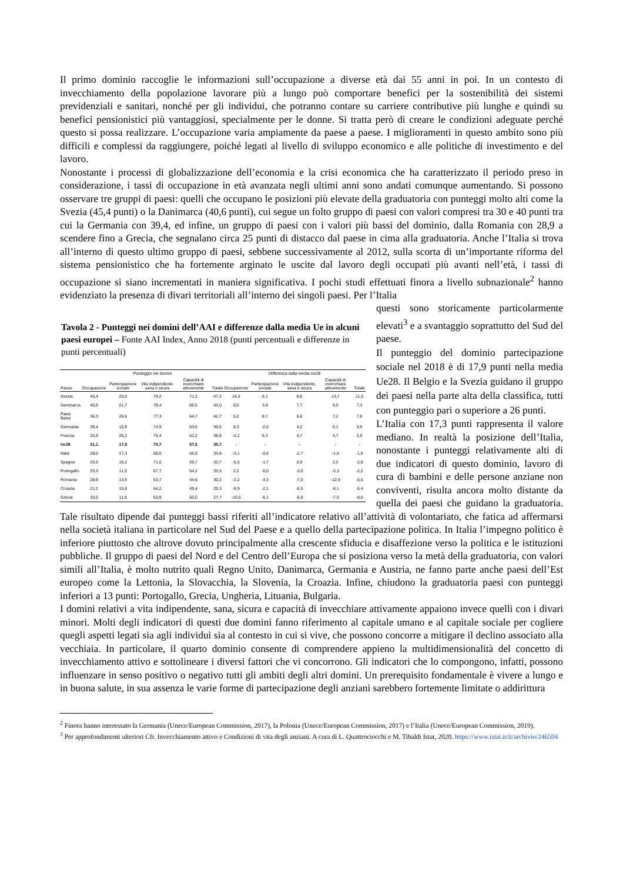Il primo dominio raccoglie le informazioni sull’occupazione a diverse età dai 55 anni in poi. In un contesto di invecchiamento della popolazione lavorare più a lungo può comportare benefici per la sostenibilità dei sistemi previdenziali e sanitari, nonché per gli individui, che potranno contare su carriere contributive più lunghe e quindi su benefici pensionistici più vantaggiosi, specialmente per le donne. Si tratta però di creare le condizioni adeguate perché questo si possa realizzare. L’occupazione varia ampiamente da paese a paese. I miglioramenti in questo ambito sono più difficili e complessi da raggiungere, poiché legati al livello di sviluppo economico e alle politiche di investimento e del lavoro.
Nonostante i processi di globalizzazione dell’economia e la crisi economica che ha caratterizzato il periodo preso in considerazione, i tassi di occupazione in età avanzata negli ultimi anni sono andati comunque aumentando. Si possono osservare tre gruppi di paesi: quelli che occupano le posizioni più elevate della graduatoria con punteggi molto alti come la Svezia (45,4 punti) o la Danimarca (40,6 punti), cui segue un folto gruppo di paesi con valori compresi tra 30 e 40 punti tra cui la Germania con 39,4, ed infine, un gruppo di paesi con i valori più bassi del dominio, dalla Romania con 28,9 a scendere fino a Grecia, che segnalano circa 25 punti di distacco dal paese in cima alla graduatoria. Anche l’Italia si trova all’interno di questo ultimo gruppo di paesi, sebbene successivamente al 2012, sulla scorta di un’importante riforma del sistema pensionistico che ha fortemente arginato le uscite dal lavoro degli occupati più avanti nell’età, i tassi di occupazione si siano incrementati in maniera significativa. I pochi studi effettuati finora a livello subnazionale<sup>2</sup> hanno evidenziato la presenza di divari territoriali all’interno dei singoli paesi. Per l’Italia
Tavola 2 - Punteggi nei domini dell’AAI e differenze dalla media Ue in alcuni paesi europei – Fonte AAI Index, Anno 2018 (punti percentuali e differenze in punti percentuali)
| | Punteggio nei domini | | | | | Differenza dalla media Ue28 | | | | |
| --- | --- | --- | --- | --- | --- | --- | --- | --- | --- | --- |
| Paese | Occupazione | Partecipazione sociale | Vita indipendente, sana e sicura | Capacità di invecchiare attivamente | Totale | Occupazione | Partecipazione sociale | Vita indipendente, sana e sicura | Capacità di invecchiare attivamente | Totale |
| Svezia | 45,4 | 26,0 | 79,2 | 71,2 | 47,2 | 14,3 | 8,1 | 8,5 | 13,7 | 11,5 |
| Danimarca | 40,6 | 21,7 | 78,4 | 66,5 | 43,0 | 9,5 | 3,8 | 7,7 | 9,0 | 7,3 |
| Paesi Bassi | 36,3 | 26,6 | 77,3 | 64,7 | 42,7 | 5,2 | 8,7 | 6,6 | 7,2 | 7,0 |
| Germania | 39,4 | 15,9 | 74,9 | 63,6 | 39,6 | 8,3 | -2,0 | 4,2 | 6,1 | 3,9 |
| Francia | 26,9 | 26,2 | 75,4 | 62,2 | 38,6 | -4,2 | 8,3 | 4,7 | 4,7 | 2,9 |
| Ue28 | 31,1 | 17,9 | 70,7 | 57,5 | 35,7 | - | - | - | - | - |
| Italia | 28,0 | 17,3 | 68,0 | 55,9 | 33,8 | -3,1 | -0,6 | -2,7 | -1,6 | -1,9 |
| Spagna | 25,6 | 16,2 | 71,6 | 59,7 | 33,7 | -5,5 | -1,7 | 0,9 | 2,2 | -2,0 |
| Portogallo | 33,3 | 11,9 | 67,7 | 54,2 | 33,5 | 2,2 | -6,0 | -3,0 | -3,3 | -2,2 |
| Romania | 28,9 | 13,6 | 63,7 | 44,6 | 30,2 | -2,2 | -4,3 | -7,0 | -12,9 | -5,5 |
| Croazia | 21,2 | 15,8 | 64,2 | 49,4 | 29,3 | -9,9 | -2,1 | -6,5 | -8,1 | -6,4 |
| Grecia | 20,6 | 11,8 | 63,9 | 50,0 | 27,7 | -10,5 | -6,1 | -6,8 | -7,5 | -8,0 |
questi sono storicamente particolarmente elevati<sup>3</sup> e a svantaggio soprattutto del Sud del paese.
Il punteggio del dominio partecipazione sociale nel 2018 è di 17,9 punti nella media Ue28. Il Belgio e la Svezia guidano il gruppo dei paesi nella parte alta della classifica, tutti con punteggio pari o superiore a 26 punti.
L’Italia con 17,3 punti rappresenta il valore mediano. In realtà la posizione dell’Italia, nonostante i punteggi relativamente alti di due indicatori di questo dominio, lavoro di cura di bambini e delle persone anziane non conviventi, risulta ancora molto distante da quella dei paesi che guidano la graduatoria. Tale risultato dipende dai punteggi bassi riferiti all’indicatore relativo all’attività di volontariato, che fatica ad affermarsi nella società italiana in particolare nel Sud del Paese e a quello della partecipazione politica. In Italia l’impegno politico è inferiore piuttosto che altrove dovuto principalmente alla crescente sfiducia e disaffezione verso la politica e le istituzioni pubbliche. Il gruppo di paesi del Nord e del Centro dell’Europa che si posiziona verso la metà della graduatoria, con valori simili all’Italia, è molto nutrito quali Regno Unito, Danimarca, Germania e Austria, ne fanno parte anche paesi dell’Est europeo come la Lettonia, la Slovacchia, la Slovenia, la Croazia. Infine, chiudono la graduatoria paesi con punteggi inferiori a 13 punti: Portogallo, Grecia, Ungheria, Lituania, Bulgaria.
I domini relativi a vita indipendente, sana, sicura e capacità di invecchiare attivamente appaiono invece quelli con i divari minori. Molti degli indicatori di questi due domini fanno riferimento al capitale umano e al capitale sociale per cogliere quegli aspetti legati sia agli individui sia al contesto in cui si vive, che possono concorre a mitigare il declino associato alla vecchiaia. In particolare, il quarto dominio consente di comprendere appieno la multidimensionalità del concetto di invecchiamento attivo e sottolineare i diversi fattori che vi concorrono. Gli indicatori che lo compongono, infatti, possono influenzare in senso positivo o negativo tutti gli ambiti degli altri domini. Un prerequisito fondamentale è vivere a lungo e in buona salute, in sua assenza le varie forme di partecipazione degli anziani sarebbero fortemente limitate o addirittura
<sup>2</sup> Finora hanno interessato la Germania (Unece/European Commission, 2017), la Polonia (Unece/European Commission, 2017) e l’Italia (Unece/European Commission, 2019).
<sup>3</sup> Per approfondimenti ulteriori Cfr. Invecchiamento attivo e Condizioni di vita degli anziani. A cura di L. Quattrociocchi e M. Tibaldi Istat, 2020. https://www.istat.it/it/archivio/246504